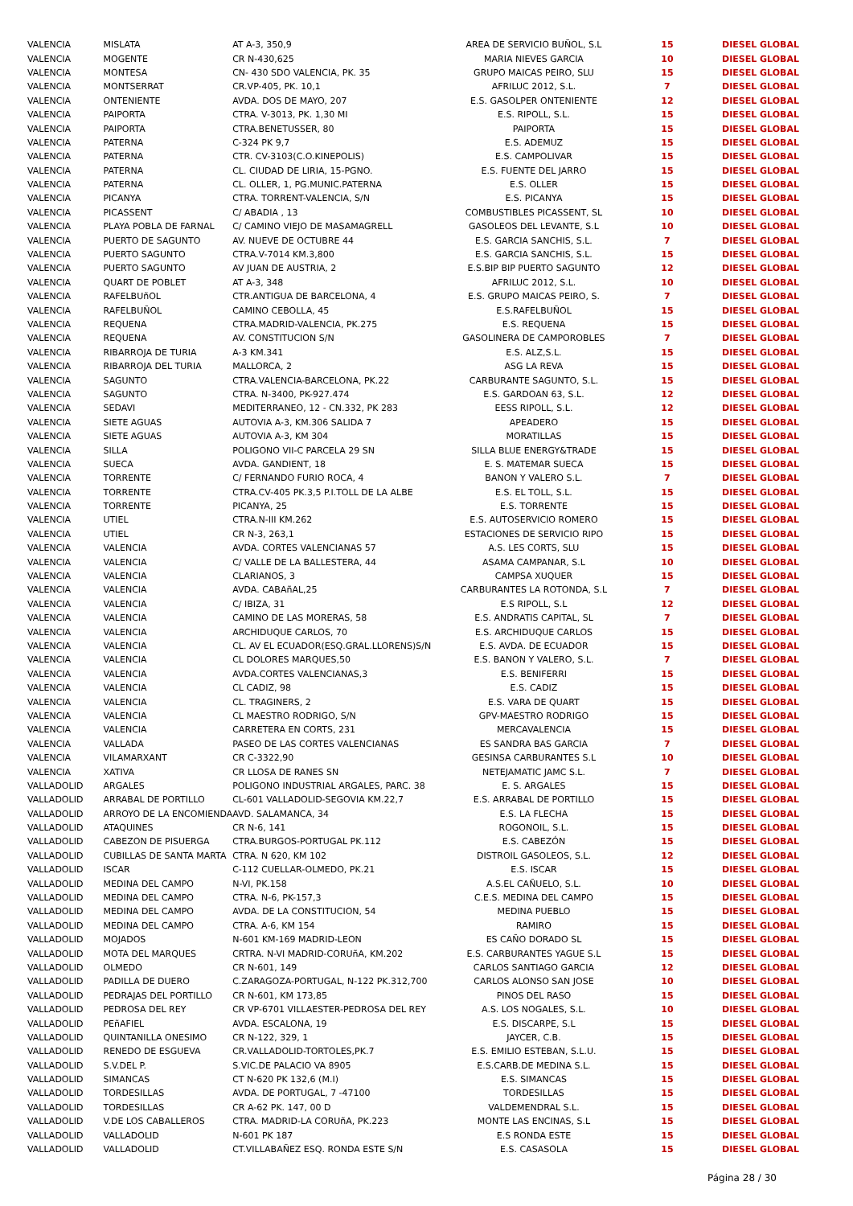| VALENCIA | MISLATA | AT A-3, 350,9 | AREA DE SERVICIO BUÑOL, S.L | 15 | DIESEL GLOBAL |
| VALENCIA | MOGENTE | CR N-430,625 | MARIA NIEVES GARCIA | 10 | DIESEL GLOBAL |
| VALENCIA | MONTESA | CN- 430 SDO VALENCIA, PK. 35 | GRUPO MAICAS PEIRO, SLU | 15 | DIESEL GLOBAL |
| VALENCIA | MONTSERRAT | CR.VP-405, PK. 10,1 | AFRILUC 2012, S.L. | 7 | DIESEL GLOBAL |
| VALENCIA | ONTENIENTE | AVDA. DOS DE MAYO, 207 | E.S. GASOLPER ONTENIENTE | 12 | DIESEL GLOBAL |
| VALENCIA | PAIPORTA | CTRA. V-3013, PK. 1,30 MI | E.S. RIPOLL, S.L. | 15 | DIESEL GLOBAL |
| VALENCIA | PAIPORTA | CTRA.BENETUSSER, 80 | PAIPORTA | 15 | DIESEL GLOBAL |
| VALENCIA | PATERNA | C-324 PK 9,7 | E.S. ADEMUZ | 15 | DIESEL GLOBAL |
| VALENCIA | PATERNA | CTR. CV-3103(C.O.KINEPOLIS) | E.S. CAMPOLIVAR | 15 | DIESEL GLOBAL |
| VALENCIA | PATERNA | CL. CIUDAD DE LIRIA, 15-PGNO. | E.S. FUENTE DEL JARRO | 15 | DIESEL GLOBAL |
| VALENCIA | PATERNA | CL. OLLER, 1, PG.MUNIC.PATERNA | E.S. OLLER | 15 | DIESEL GLOBAL |
| VALENCIA | PICANYA | CTRA. TORRENT-VALENCIA, S/N | E.S. PICANYA | 15 | DIESEL GLOBAL |
| VALENCIA | PICASSENT | C/ ABADIA , 13 | COMBUSTIBLES PICASSENT, SL | 10 | DIESEL GLOBAL |
| VALENCIA | PLAYA POBLA DE FARNAL | C/ CAMINO VIEJO DE MASAMAGRELL | GASOLEOS DEL LEVANTE, S.L | 10 | DIESEL GLOBAL |
| VALENCIA | PUERTO DE SAGUNTO | AV. NUEVE DE OCTUBRE 44 | E.S. GARCIA SANCHIS, S.L. | 7 | DIESEL GLOBAL |
| VALENCIA | PUERTO SAGUNTO | CTRA.V-7014 KM.3,800 | E.S. GARCIA SANCHIS, S.L. | 15 | DIESEL GLOBAL |
| VALENCIA | PUERTO SAGUNTO | AV JUAN DE AUSTRIA, 2 | E.S.BIP BIP PUERTO SAGUNTO | 12 | DIESEL GLOBAL |
| VALENCIA | QUART DE POBLET | AT A-3, 348 | AFRILUC 2012, S.L. | 10 | DIESEL GLOBAL |
| VALENCIA | RAFELBUñOL | CTR.ANTIGUA DE BARCELONA, 4 | E.S. GRUPO MAICAS PEIRO, S. | 7 | DIESEL GLOBAL |
| VALENCIA | RAFELBUÑOL | CAMINO CEBOLLA, 45 | E.S.RAFELBUÑOL | 15 | DIESEL GLOBAL |
| VALENCIA | REQUENA | CTRA.MADRID-VALENCIA, PK.275 | E.S. REQUENA | 15 | DIESEL GLOBAL |
| VALENCIA | REQUENA | AV. CONSTITUCION S/N | GASOLINERA DE CAMPOROBLES | 7 | DIESEL GLOBAL |
| VALENCIA | RIBARROJA DE TURIA | A-3 KM.341 | E.S. ALZ,S.L. | 15 | DIESEL GLOBAL |
| VALENCIA | RIBARROJA DEL TURIA | MALLORCA, 2 | ASG LA REVA | 15 | DIESEL GLOBAL |
| VALENCIA | SAGUNTO | CTRA.VALENCIA-BARCELONA, PK.22 | CARBURANTE SAGUNTO, S.L. | 15 | DIESEL GLOBAL |
| VALENCIA | SAGUNTO | CTRA. N-3400, PK-927.474 | E.S. GARDOAN 63, S.L. | 12 | DIESEL GLOBAL |
| VALENCIA | SEDAVI | MEDITERRANEO, 12 - CN.332, PK 283 | EESS RIPOLL, S.L. | 12 | DIESEL GLOBAL |
| VALENCIA | SIETE AGUAS | AUTOVIA A-3, KM.306 SALIDA 7 | APEADERO | 15 | DIESEL GLOBAL |
| VALENCIA | SIETE AGUAS | AUTOVIA A-3, KM 304 | MORATILLAS | 15 | DIESEL GLOBAL |
| VALENCIA | SILLA | POLIGONO VII-C PARCELA 29 SN | SILLA BLUE ENERGY&TRADE | 15 | DIESEL GLOBAL |
| VALENCIA | SUECA | AVDA. GANDIENT, 18 | E. S. MATEMAR SUECA | 15 | DIESEL GLOBAL |
| VALENCIA | TORRENTE | C/ FERNANDO FURIO ROCA, 4 | BANON Y VALERO S.L. | 7 | DIESEL GLOBAL |
| VALENCIA | TORRENTE | CTRA.CV-405 PK.3,5 P.I.TOLL DE LA ALBE | E.S. EL TOLL, S.L. | 15 | DIESEL GLOBAL |
| VALENCIA | TORRENTE | PICANYA, 25 | E.S. TORRENTE | 15 | DIESEL GLOBAL |
| VALENCIA | UTIEL | CTRA.N-III KM.262 | E.S. AUTOSERVICIO ROMERO | 15 | DIESEL GLOBAL |
| VALENCIA | UTIEL | CR N-3, 263,1 | ESTACIONES DE SERVICIO RIPO | 15 | DIESEL GLOBAL |
| VALENCIA | VALENCIA | AVDA. CORTES VALENCIANAS 57 | A.S. LES CORTS, SLU | 15 | DIESEL GLOBAL |
| VALENCIA | VALENCIA | C/ VALLE DE LA BALLESTERA, 44 | ASAMA CAMPANAR, S.L | 10 | DIESEL GLOBAL |
| VALENCIA | VALENCIA | CLARIANOS, 3 | CAMPSA XUQUER | 15 | DIESEL GLOBAL |
| VALENCIA | VALENCIA | AVDA. CABAñAL,25 | CARBURANTES LA ROTONDA, S.L | 7 | DIESEL GLOBAL |
| VALENCIA | VALENCIA | C/ IBIZA, 31 | E.S RIPOLL, S.L | 12 | DIESEL GLOBAL |
| VALENCIA | VALENCIA | CAMINO DE LAS MORERAS, 58 | E.S. ANDRATIS CAPITAL, SL | 7 | DIESEL GLOBAL |
| VALENCIA | VALENCIA | ARCHIDUQUE CARLOS, 70 | E.S. ARCHIDUQUE CARLOS | 15 | DIESEL GLOBAL |
| VALENCIA | VALENCIA | CL. AV EL ECUADOR(ESQ.GRAL.LLORENS)S/N | E.S. AVDA. DE ECUADOR | 15 | DIESEL GLOBAL |
| VALENCIA | VALENCIA | CL DOLORES MARQUES,50 | E.S. BANON Y VALERO, S.L. | 7 | DIESEL GLOBAL |
| VALENCIA | VALENCIA | AVDA.CORTES VALENCIANAS,3 | E.S. BENIFERRI | 15 | DIESEL GLOBAL |
| VALENCIA | VALENCIA | CL CADIZ, 98 | E.S. CADIZ | 15 | DIESEL GLOBAL |
| VALENCIA | VALENCIA | CL. TRAGINERS, 2 | E.S. VARA DE QUART | 15 | DIESEL GLOBAL |
| VALENCIA | VALENCIA | CL MAESTRO RODRIGO, S/N | GPV-MAESTRO RODRIGO | 15 | DIESEL GLOBAL |
| VALENCIA | VALENCIA | CARRETERA EN CORTS, 231 | MERCAVALENCIA | 15 | DIESEL GLOBAL |
| VALENCIA | VALLADA | PASEO DE LAS CORTES VALENCIANAS | ES SANDRA BAS GARCIA | 7 | DIESEL GLOBAL |
| VALENCIA | VILAMARXANT | CR C-3322,90 | GESINSA CARBURANTES S.L | 10 | DIESEL GLOBAL |
| VALENCIA | XATIVA | CR LLOSA DE RANES SN | NETEJAMATIC JAMC S.L. | 7 | DIESEL GLOBAL |
| VALLADOLID | ARGALES | POLIGONO INDUSTRIAL ARGALES, PARC. 38 | E. S. ARGALES | 15 | DIESEL GLOBAL |
| VALLADOLID | ARRABAL DE PORTILLO | CL-601 VALLADOLID-SEGOVIA KM.22,7 | E.S. ARRABAL DE PORTILLO | 15 | DIESEL GLOBAL |
| VALLADOLID | ARROYO DE LA ENCOMIENDA | AVD. SALAMANCA, 34 | E.S. LA FLECHA | 15 | DIESEL GLOBAL |
| VALLADOLID | ATAQUINES | CR N-6, 141 | ROGONOIL, S.L. | 15 | DIESEL GLOBAL |
| VALLADOLID | CABEZON DE PISUERGA | CTRA.BURGOS-PORTUGAL PK.112 | E.S. CABEZÓN | 15 | DIESEL GLOBAL |
| VALLADOLID | CUBILLAS DE SANTA MARTA | CTRA. N 620, KM 102 | DISTROIL GASOLEOS, S.L. | 12 | DIESEL GLOBAL |
| VALLADOLID | ISCAR | C-112 CUELLAR-OLMEDO, PK.21 | E.S. ISCAR | 15 | DIESEL GLOBAL |
| VALLADOLID | MEDINA DEL CAMPO | N-VI, PK.158 | A.S.EL CAÑUELO, S.L. | 10 | DIESEL GLOBAL |
| VALLADOLID | MEDINA DEL CAMPO | CTRA. N-6, PK-157,3 | C.E.S. MEDINA DEL CAMPO | 15 | DIESEL GLOBAL |
| VALLADOLID | MEDINA DEL CAMPO | AVDA. DE LA CONSTITUCION, 54 | MEDINA PUEBLO | 15 | DIESEL GLOBAL |
| VALLADOLID | MEDINA DEL CAMPO | CTRA. A-6, KM 154 | RAMIRO | 15 | DIESEL GLOBAL |
| VALLADOLID | MOJADOS | N-601 KM-169 MADRID-LEON | ES CAÑO DORADO SL | 15 | DIESEL GLOBAL |
| VALLADOLID | MOTA DEL MARQUES | CRTRA. N-VI MADRID-CORUñA, KM.202 | E.S. CARBURANTES YAGUE S.L | 15 | DIESEL GLOBAL |
| VALLADOLID | OLMEDO | CR N-601, 149 | CARLOS SANTIAGO GARCIA | 12 | DIESEL GLOBAL |
| VALLADOLID | PADILLA DE DUERO | C.ZARAGOZA-PORTUGAL, N-122 PK.312,700 | CARLOS ALONSO SAN JOSE | 10 | DIESEL GLOBAL |
| VALLADOLID | PEDRAJAS DEL PORTILLO | CR N-601, KM 173,85 | PINOS DEL RASO | 15 | DIESEL GLOBAL |
| VALLADOLID | PEDROSA DEL REY | CR VP-6701 VILLAESTER-PEDROSA DEL REY | A.S. LOS NOGALES, S.L. | 10 | DIESEL GLOBAL |
| VALLADOLID | PEñAFIEL | AVDA. ESCALONA, 19 | E.S. DISCARPE, S.L | 15 | DIESEL GLOBAL |
| VALLADOLID | QUINTANILLA ONESIMO | CR N-122, 329, 1 | JAYCER, C.B. | 15 | DIESEL GLOBAL |
| VALLADOLID | RENEDO DE ESGUEVA | CR.VALLADOLID-TORTOLES,PK.7 | E.S. EMILIO ESTEBAN, S.L.U. | 15 | DIESEL GLOBAL |
| VALLADOLID | S.V.DEL P. | S.VIC.DE PALACIO VA 8905 | E.S.CARB.DE MEDINA S.L. | 15 | DIESEL GLOBAL |
| VALLADOLID | SIMANCAS | CT N-620 PK 132,6 (M.I) | E.S. SIMANCAS | 15 | DIESEL GLOBAL |
| VALLADOLID | TORDESILLAS | AVDA. DE PORTUGAL, 7 -47100 | TORDESILLAS | 15 | DIESEL GLOBAL |
| VALLADOLID | TORDESILLAS | CR A-62 PK. 147, 00 D | VALDEMENDRAL S.L. | 15 | DIESEL GLOBAL |
| VALLADOLID | V.DE LOS CABALLEROS | CTRA. MADRID-LA CORUñA, PK.223 | MONTE LAS ENCINAS, S.L | 15 | DIESEL GLOBAL |
| VALLADOLID | VALLADOLID | N-601 PK 187 | E.S RONDA ESTE | 15 | DIESEL GLOBAL |
| VALLADOLID | VALLADOLID | CT.VILLABAÑEZ ESQ. RONDA ESTE S/N | E.S. CASASOLA | 15 | DIESEL GLOBAL |
Página 28 / 30